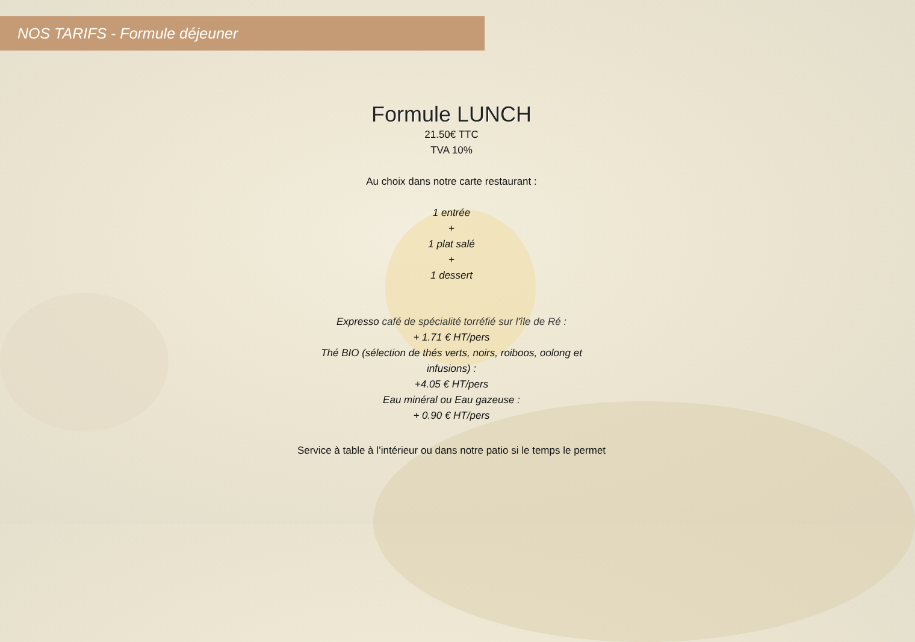NOS TARIFS - Formule déjeuner
Formule LUNCH
21.50€ TTC
TVA 10%
Au choix dans notre carte restaurant :
1 entrée
+
1 plat salé
+
1 dessert
Expresso café de spécialité torréfié sur l'île de Ré :
+ 1.71 € HT/pers
Thé BIO (sélection de thés verts, noirs, roiboos, oolong et
infusions) :
+4.05 € HT/pers
Eau minéral ou Eau gazeuse :
+ 0.90 € HT/pers
Service à table à l’intérieur ou dans notre patio si le temps le permet